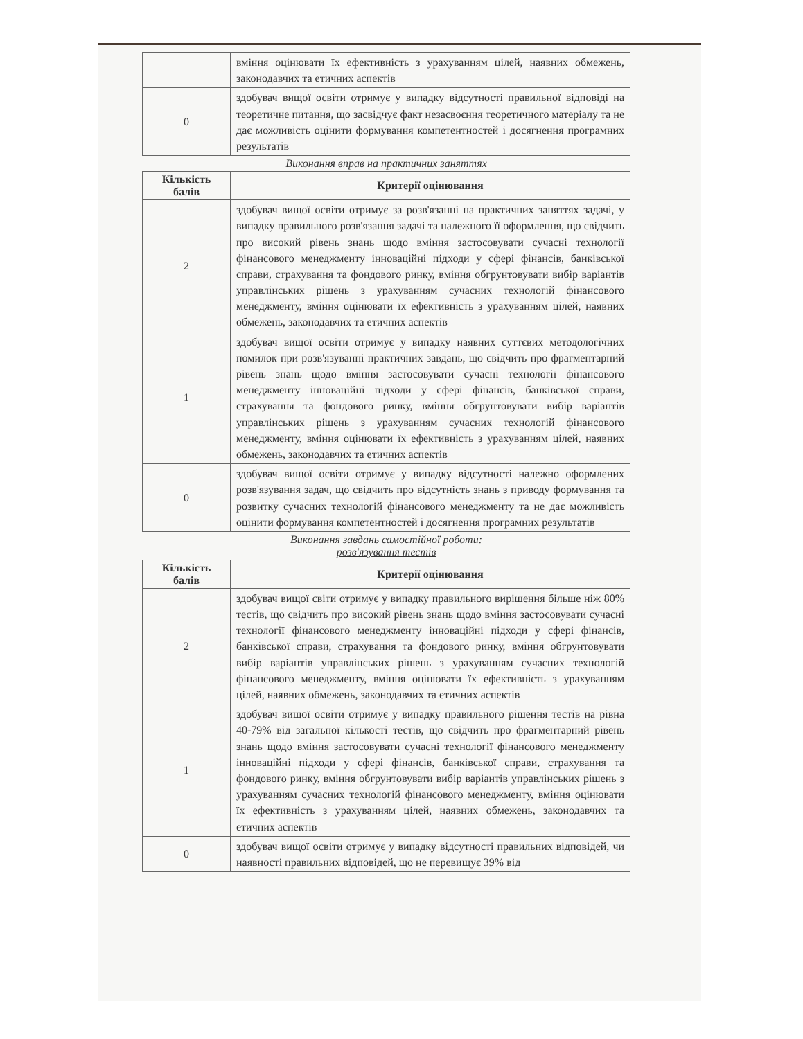| | вміння оцінювати їх ефективність з урахуванням цілей, наявних обмежень, законодавчих та етичних аспектів |
| 0 | здобувач вищої освіти отримує у випадку відсутності правильної відповіді на теоретичне питання, що засвідчує факт незасвоєння теоретичного матеріалу та не дає можливість оцінити формування компетентностей і досягнення програмних результатів |
Виконання вправ на практичних заняттях
| Кількість балів | Критерії оцінювання |
| --- | --- |
| 2 | здобувач вищої освіти отримує за розв'язанні на практичних заняттях задачі, у випадку правильного розв'язання задачі та належного її оформлення, що свідчить про високий рівень знань щодо вміння застосовувати сучасні технології фінансового менеджменту інноваційні підходи у сфері фінансів, банківської справи, страхування та фондового ринку, вміння обгрунтовувати вибір варіантів управлінських рішень з урахуванням сучасних технологій фінансового менеджменту, вміння оцінювати їх ефективність з урахуванням цілей, наявних обмежень, законодавчих та етичних аспектів |
| 1 | здобувач вищої освіти отримує у випадку наявних суттєвих методологічних помилок при розв'язуванні практичних завдань, що свідчить про фрагментарний рівень знань щодо вміння застосовувати сучасні технології фінансового менеджменту інноваційні підходи у сфері фінансів, банківської справи, страхування та фондового ринку, вміння обгрунтовувати вибір варіантів управлінських рішень з урахуванням сучасних технологій фінансового менеджменту, вміння оцінювати їх ефективність з урахуванням цілей, наявних обмежень, законодавчих та етичних аспектів |
| 0 | здобувач вищої освіти отримує у випадку відсутності належно оформлених розв'язування задач, що свідчить про відсутність знань з приводу формування та розвитку сучасних технологій фінансового менеджменту та не дає можливість оцінити формування компетентностей і досягнення програмних результатів |
Виконання завдань самостійної роботи:
розв'язування тестів
| Кількість балів | Критерії оцінювання |
| --- | --- |
| 2 | здобувач вищої світи отримує у випадку правильного вирішення більше ніж 80% тестів, що свідчить про високий рівень знань щодо вміння застосовувати сучасні технології фінансового менеджменту інноваційні підходи у сфері фінансів, банківської справи, страхування та фондового ринку, вміння обгрунтовувати вибір варіантів управлінських рішень з урахуванням сучасних технологій фінансового менеджменту, вміння оцінювати їх ефективність з урахуванням цілей, наявних обмежень, законодавчих та етичних аспектів |
| 1 | здобувач вищої освіти отримує у випадку правильного рішення тестів на рівна 40-79% від загальної кількості тестів, що свідчить про фрагментарний рівень знань щодо вміння застосовувати сучасні технології фінансового менеджменту інноваційні підходи у сфері фінансів, банківської справи, страхування та фондового ринку, вміння обгрунтовувати вибір варіантів управлінських рішень з урахуванням сучасних технологій фінансового менеджменту, вміння оцінювати їх ефективність з урахуванням цілей, наявних обмежень, законодавчих та етичних аспектів |
| 0 | здобувач вищої освіти отримує у випадку відсутності правильних відповідей, чи наявності правильних відповідей, що не перевищує 39% від |